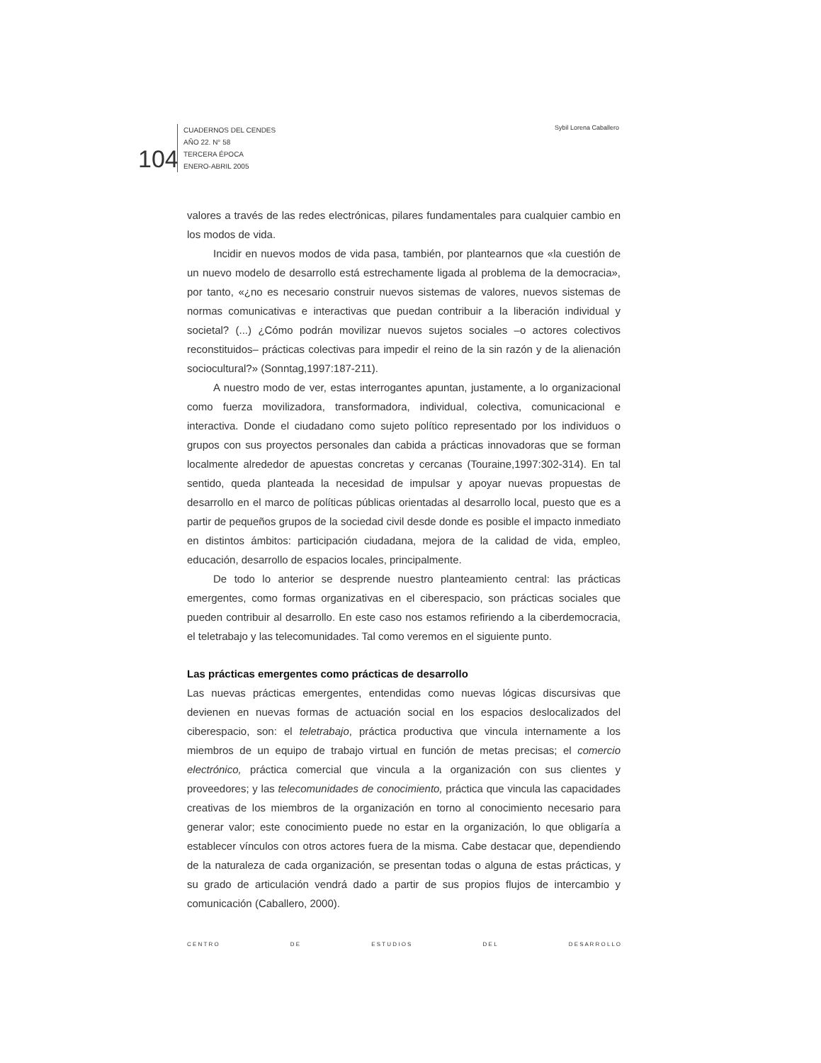104
CUADERNOS DEL CENDES
AÑO 22. N° 58
TERCERA ÉPOCA
ENERO-ABRIL 2005
Sybil Lorena Caballero
valores a través de las redes electrónicas, pilares fundamentales para cualquier cambio en los modos de vida.
Incidir en nuevos modos de vida pasa, también, por plantearnos que «la cuestión de un nuevo modelo de desarrollo está estrechamente ligada al problema de la democracia», por tanto, «¿no es necesario construir nuevos sistemas de valores, nuevos sistemas de normas comunicativas e interactivas que puedan contribuir a la liberación individual y societal? (...) ¿Cómo podrán movilizar nuevos sujetos sociales –o actores colectivos reconstituidos– prácticas colectivas para impedir el reino de la sin razón y de la alienación sociocultural?» (Sonntag,1997:187-211).
A nuestro modo de ver, estas interrogantes apuntan, justamente, a lo organizacional como fuerza movilizadora, transformadora, individual, colectiva, comunicacional e interactiva. Donde el ciudadano como sujeto político representado por los individuos o grupos con sus proyectos personales dan cabida a prácticas innovadoras que se forman localmente alrededor de apuestas concretas y cercanas (Touraine,1997:302-314). En tal sentido, queda planteada la necesidad de impulsar y apoyar nuevas propuestas de desarrollo en el marco de políticas públicas orientadas al desarrollo local, puesto que es a partir de pequeños grupos de la sociedad civil desde donde es posible el impacto inmediato en distintos ámbitos: participación ciudadana, mejora de la calidad de vida, empleo, educación, desarrollo de espacios locales, principalmente.
De todo lo anterior se desprende nuestro planteamiento central: las prácticas emergentes, como formas organizativas en el ciberespacio, son prácticas sociales que pueden contribuir al desarrollo. En este caso nos estamos refiriendo a la ciberdemocracia, el teletrabajo y las telecomunidades. Tal como veremos en el siguiente punto.
Las prácticas emergentes como prácticas de desarrollo
Las nuevas prácticas emergentes, entendidas como nuevas lógicas discursivas que devienen en nuevas formas de actuación social en los espacios deslocalizados del ciberespacio, son: el teletrabajo, práctica productiva que vincula internamente a los miembros de un equipo de trabajo virtual en función de metas precisas; el comercio electrónico, práctica comercial que vincula a la organización con sus clientes y proveedores; y las telecomunidades de conocimiento, práctica que vincula las capacidades creativas de los miembros de la organización en torno al conocimiento necesario para generar valor; este conocimiento puede no estar en la organización, lo que obligaría a establecer vínculos con otros actores fuera de la misma. Cabe destacar que, dependiendo de la naturaleza de cada organización, se presentan todas o alguna de estas prácticas, y su grado de articulación vendrá dado a partir de sus propios flujos de intercambio y comunicación (Caballero, 2000).
C E N T R O D E E S T U D I O S D E L D E S A R R O L L O